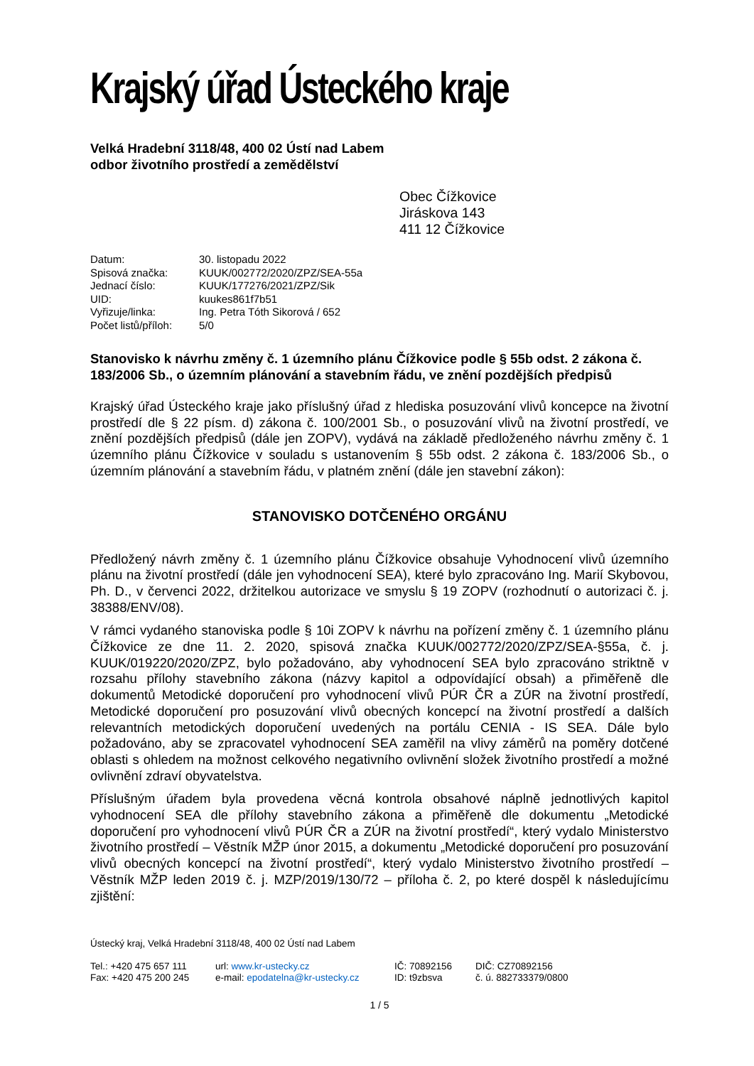Krajský úřad Ústeckého kraje
Velká Hradební 3118/48, 400 02 Ústí nad Labem
odbor životního prostředí a zemědělství
Obec Čížkovice
Jiráskova 143
411 12 Čížkovice
| Datum: | 30. listopadu 2022 |
| Spisová značka: | KUUK/002772/2020/ZPZ/SEA-55a |
| Jednací číslo: | KUUK/177276/2021/ZPZ/Sik |
| UID: | kuukes861f7b51 |
| Vyřizuje/linka: | Ing. Petra Tóth Sikorová / 652 |
| Počet listů/příloh: | 5/0 |
Stanovisko k návrhu změny č. 1 územního plánu Čížkovice podle § 55b odst. 2 zákona č. 183/2006 Sb., o územním plánování a stavebním řádu, ve znění pozdějších předpisů
Krajský úřad Ústeckého kraje jako příslušný úřad z hlediska posuzování vlivů koncepce na životní prostředí dle § 22 písm. d) zákona č. 100/2001 Sb., o posuzování vlivů na životní prostředí, ve znění pozdějších předpisů (dále jen ZOPV), vydává na základě předloženého návrhu změny č. 1 územního plánu Čížkovice v souladu s ustanovením § 55b odst. 2 zákona č. 183/2006 Sb., o územním plánování a stavebním řádu, v platném znění (dále jen stavební zákon):
STANOVISKO DOTČENÉHO ORGÁNU
Předložený návrh změny č. 1 územního plánu Čížkovice obsahuje Vyhodnocení vlivů územního plánu na životní prostředí (dále jen vyhodnocení SEA), které bylo zpracováno Ing. Marií Skybovou, Ph. D., v červenci 2022, držitelkou autorizace ve smyslu § 19 ZOPV (rozhodnutí o autorizaci č. j. 38388/ENV/08).
V rámci vydaného stanoviska podle § 10i ZOPV k návrhu na pořízení změny č. 1 územního plánu Čížkovice ze dne 11. 2. 2020, spisová značka KUUK/002772/2020/ZPZ/SEA-§55a, č. j. KUUK/019220/2020/ZPZ, bylo požadováno, aby vyhodnocení SEA bylo zpracováno striktně v rozsahu přílohy stavebního zákona (názvy kapitol a odpovídající obsah) a přiměřeně dle dokumentů Metodické doporučení pro vyhodnocení vlivů PÚR ČR a ZÚR na životní prostředí, Metodické doporučení pro posuzování vlivů obecných koncepcí na životní prostředí a dalších relevantních metodických doporučení uvedených na portálu CENIA - IS SEA. Dále bylo požadováno, aby se zpracovatel vyhodnocení SEA zaměřil na vlivy záměrů na poměry dotčené oblasti s ohledem na možnost celkového negativního ovlivnění složek životního prostředí a možné ovlivnění zdraví obyvatelstva.
Příslušným úřadem byla provedena věcná kontrola obsahové náplně jednotlivých kapitol vyhodnocení SEA dle přílohy stavebního zákona a přiměřeně dle dokumentu „Metodické doporučení pro vyhodnocení vlivů PÚR ČR a ZÚR na životní prostředí“, který vydalo Ministerstvo životního prostředí – Věstník MŽP únor 2015, a dokumentu „Metodické doporučení pro posuzování vlivů obecných koncepcí na životní prostředí“, který vydalo Ministerstvo životního prostředí – Věstník MŽP leden 2019 č. j. MZP/2019/130/72 – příloha č. 2, po které dospěl k následujícímu zjištění:
Ústecký kraj, Velká Hradební 3118/48, 400 02 Ústí nad Labem
Tel.: +420 475 657 111
Fax: +420 475 200 245
url: www.kr-ustecky.cz
e-mail: epodatelna@kr-ustecky.cz
IČ: 70892156
ID: t9zbsva
DIČ: CZ70892156
č. ú. 882733379/0800
1 / 5